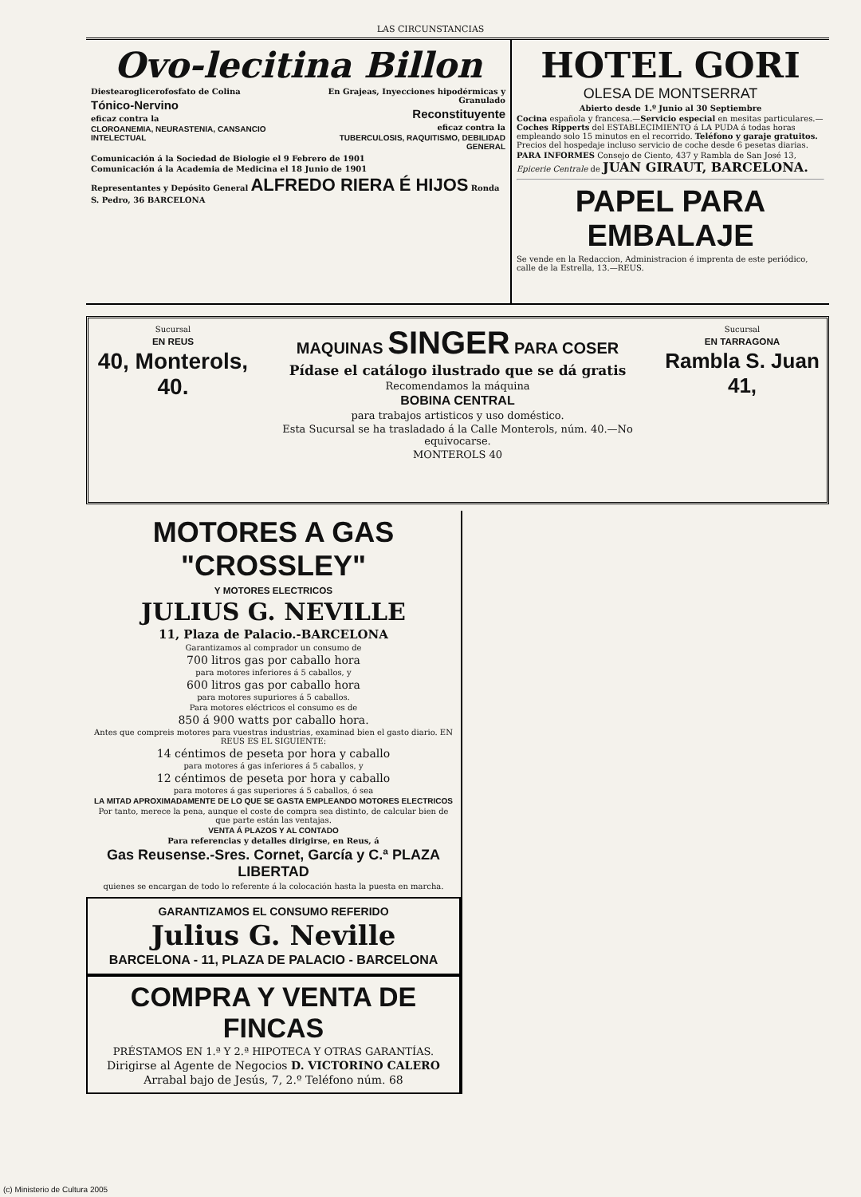LAS CIRCUNSTANCIAS
Ovo-lecitina Billon
Diestearoglicerofosfato de Colina
Tónico-Nervino
eficaz contra la
CLOROANEMIA, NEURASTENIA, CANSANCIO INTELECTUAL
En Grajeas, Inyecciones hipodérmicas y Granulado
Reconstituyente
eficaz contra la
TUBERCULOSIS, RAQUITISMO, DEBILIDAD GENERAL
Comunicación á la Sociedad de Biologie el 9 Febrero de 1901
Comunicación á la Academia de Medicina el 18 Junio de 1901
Representantes y Depósito General ALFREDO RIERA É HIJOS Ronda S. Pedro, 36 BARCELONA
HOTEL GORI
OLESA DE MONTSERRAT
Abierto desde 1.º Junio al 30 Septiembre
Cocina española y francesa.—Servicio especial en mesitas particulares.—Coches Ripperts del ESTABLECIMIENTO á LA PUDA á todas horas empleando solo 15 minutos en el recorrido. Teléfono y garaje gratuitos. Precios del hospedaje incluso servicio de coche desde 6 pesetas diarias.
PARA INFORMES Consejo de Ciento, 437 y Rambla de San José 13, Epicerie Centrale de JUAN GIRAUT, BARCELONA.
PAPEL PARA EMBALAJE
Se vende en la Redaccion, Administracion é imprenta de este periódico, calle de la Estrella, 13.—REUS.
Sucursal
EN REUS
40, Monterols, 40.
MAQUINAS SINGER PARA COSER
Pídase el catálogo ilustrado que se dá gratis
Recomendamos la máquina
BOBINA CENTRAL
para trabajos artisticos y uso doméstico.
Esta Sucursal se ha trasladado á la Calle Monterols, núm. 40.—No equivocarse.
MONTEROLS 40
Sucursal
EN TARRAGONA
Rambla S. Juan 41,
MOTORES A GAS "CROSSLEY"
Y MOTORES ELECTRICOS
JULIUS G. NEVILLE
11, Plaza de Palacio.-BARCELONA
Garantizamos al comprador un consumo de
700 litros gas por caballo hora
para motores inferiores á 5 caballos, y
600 litros gas por caballo hora
para motores supuriores á 5 caballos.
Para motores eléctricos el consumo es de
850 á 900 watts por caballo hora.
Antes que compreis motores para vuestras industrias, examinad bien el gasto diario. EN REUS ES EL SIGUIENTE:
14 céntimos de peseta por hora y caballo
para motores á gas inferiores á 5 caballos, y
12 céntimos de peseta por hora y caballo
para motores á gas superiores á 5 caballos, ó sea
LA MITAD APROXIMADAMENTE DE LO QUE SE GASTA EMPLEANDO MOTORES ELECTRICOS
Por tanto, merece la pena, aunque el coste de compra sea distinto, de calcular bien de que parte están las ventajas.
VENTA Á PLAZOS Y AL CONTADO
Para referencias y detalles dirigirse, en Reus, á
Gas Reusense.-Sres. Cornet, García y C.ª PLAZA LIBERTAD
quienes se encargan de todo lo referente á la colocación hasta la puesta en marcha.
GARANTIZAMOS EL CONSUMO REFERIDO
Julius G. Neville
BARCELONA - 11, PLAZA DE PALACIO - BARCELONA
COMPRA Y VENTA DE FINCAS
PRÉSTAMOS EN 1.ª Y 2.ª HIPOTECA Y OTRAS GARANTÍAS.
Dirigirse al Agente de Negocios D. VICTORINO CALERO
Arrabal bajo de Jesús, 7, 2.º Teléfono núm. 68
(c) Ministerio de Cultura 2005